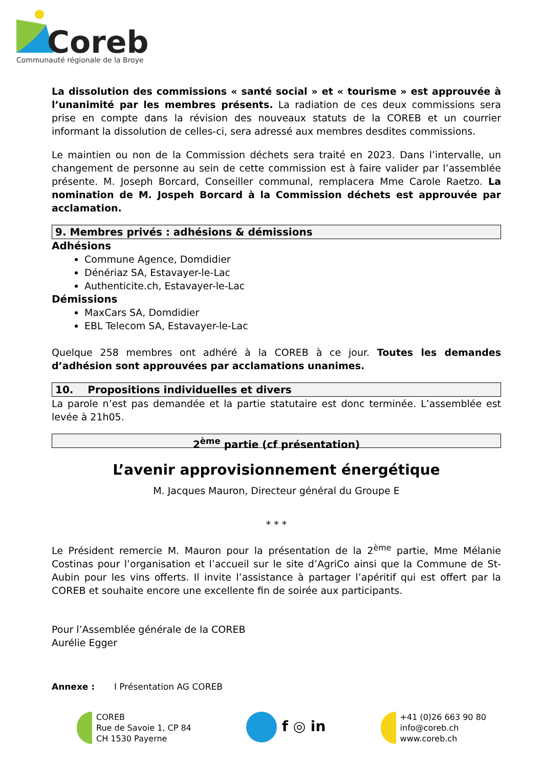Coreb
Communauté régionale de la Broye
La dissolution des commissions « santé social » et « tourisme » est approuvée à l’unanimité par les membres présents. La radiation de ces deux commissions sera prise en compte dans la révision des nouveaux statuts de la COREB et un courrier informant la dissolution de celles-ci, sera adressé aux membres desdites commissions.
Le maintien ou non de la Commission déchets sera traité en 2023. Dans l’intervalle, un changement de personne au sein de cette commission est à faire valider par l’assemblée présente. M. Joseph Borcard, Conseiller communal, remplacera Mme Carole Raetzo. La nomination de M. Jospeh Borcard à la Commission déchets est approuvée par acclamation.
9. Membres privés : adhésions & démissions
Adhésions
Commune Agence, Domdidier
Dénériaz SA, Estavayer-le-Lac
Authenticite.ch, Estavayer-le-Lac
Démissions
MaxCars SA, Domdidier
EBL Telecom SA, Estavayer-le-Lac
Quelque 258 membres ont adhéré à la COREB à ce jour. Toutes les demandes d’adhésion sont approuvées par acclamations unanimes.
10. Propositions individuelles et divers
La parole n’est pas demandée et la partie statutaire est donc terminée. L’assemblée est levée à 21h05.
2<sup>ème</sup> partie (cf présentation)
L’avenir approvisionnement énergétique
M. Jacques Mauron, Directeur général du Groupe E
* * *
Le Président remercie M. Mauron pour la présentation de la 2<sup>ème</sup> partie, Mme Mélanie Costinas pour l’organisation et l’accueil sur le site d’AgriCo ainsi que la Commune de St-Aubin pour les vins offerts. Il invite l’assistance à partager l’apéritif qui est offert par la COREB et souhaite encore une excellente fin de soirée aux participants.
Pour l’Assemblée générale de la COREB
Aurélie Egger
Annexe : I Présentation AG COREB
COREB
Rue de Savoie 1, CP 84
CH 1530 Payerne
f ◎ in
+41 (0)26 663 90 80
info@coreb.ch
www.coreb.ch